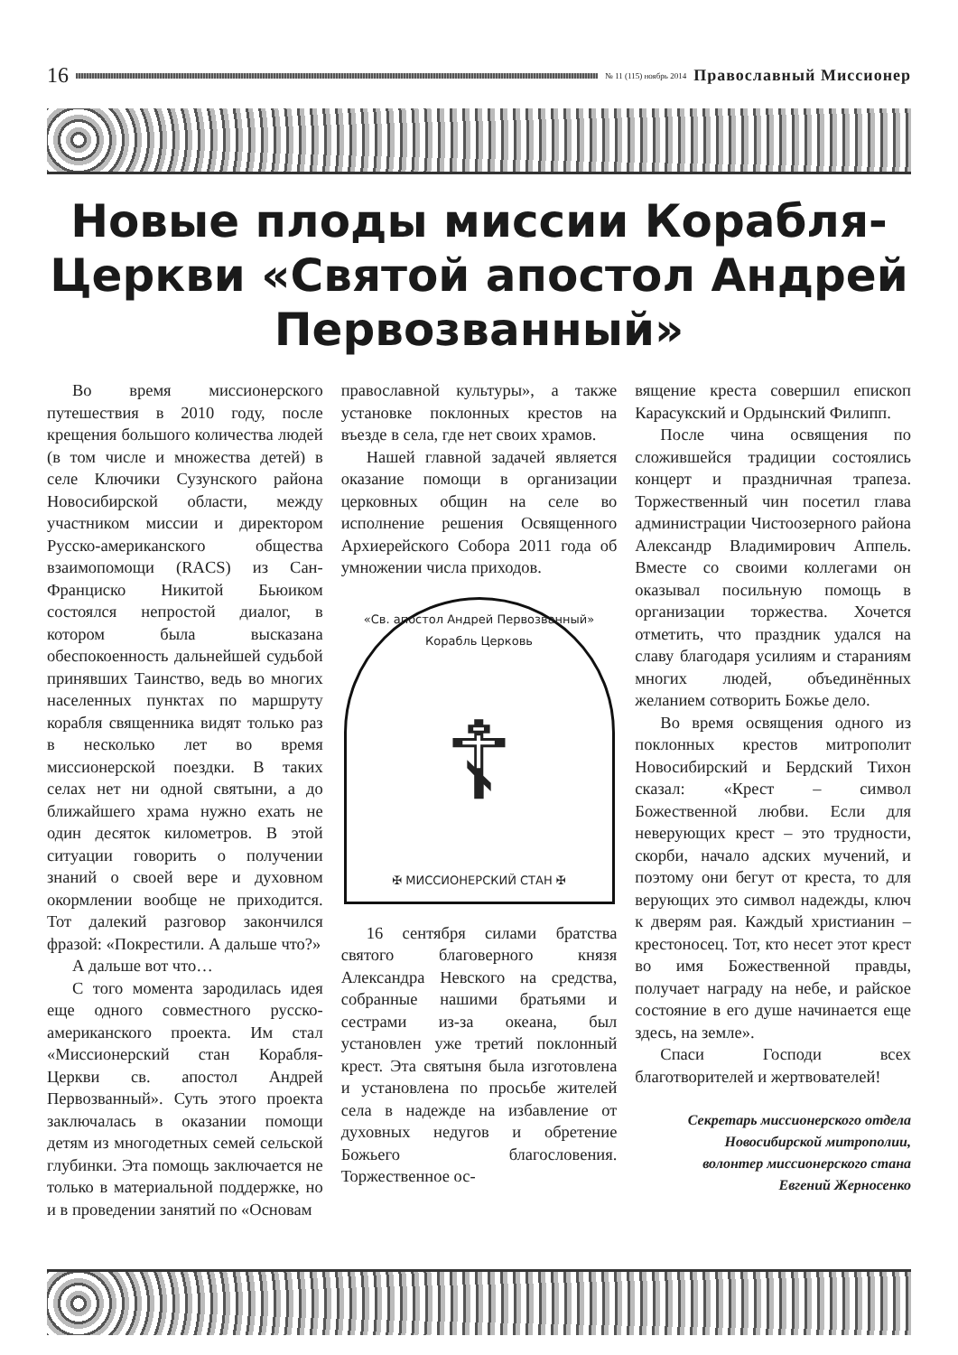16
№ 11 (115) ноябрь 2014 Православный Миссионер
Новые плоды миссии Корабля-Церкви «Святой апостол Андрей Первозванный»
Во время миссионерского путешествия в 2010 году, после крещения большого количества людей (в том числе и множества детей) в селе Ключики Сузунского района Новосибирской области, между участником миссии и директором Русско-американского общества взаимопомощи (RACS) из Сан-Франциско Никитой Бьюиком состоялся непростой диалог, в котором была высказана обеспокоенность дальнейшей судьбой принявших Таинство, ведь во многих населенных пунктах по маршруту корабля священника видят только раз в несколько лет во время миссионерской поездки. В таких селах нет ни одной святыни, а до ближайшего храма нужно ехать не один десяток километров. В этой ситуации говорить о получении знаний о своей вере и духовном окормлении вообще не приходится. Тот далекий разговор закончился фразой: «Покрестили. А дальше что?»
А дальше вот что…
С того момента зародилась идея еще одного совместного русско-американского проекта. Им стал «Миссионерский стан Корабля-Церкви св. апостол Андрей Первозванный». Суть этого проекта заключалась в оказании помощи детям из многодетных семей сельской глубинки. Эта помощь заключается не только в материальной поддержке, но и в проведении занятий по «Основам
православной культуры», а также установке поклонных крестов на въезде в села, где нет своих храмов.
Нашей главной задачей является оказание помощи в организации церковных общин на селе во исполнение решения Освященного Архиерейского Собора 2011 года об умножении числа приходов.
«Св. апостол Андрей Первозванный» Корабль Церковь
☦
✠ МИССИОНЕРСКИЙ СТАН ✠
16 сентября силами братства святого благоверного князя Александра Невского на средства, собранные нашими братьями и сестрами из-за океана, был установлен уже третий поклонный крест. Эта святыня была изготовлена и установлена по просьбе жителей села в надежде на избавление от духовных недугов и обретение Божьего благословения. Торжественное ос-
вящение креста совершил епископ Карасукский и Ордынский Филипп.
После чина освящения по сложившейся традиции состоялись концерт и праздничная трапеза. Торжественный чин посетил глава администрации Чистоозерного района Александр Владимирович Аппель. Вместе со своими коллегами он оказывал посильную помощь в организации торжества. Хочется отметить, что праздник удался на славу благодаря усилиям и стараниям многих людей, объединённых желанием сотворить Божье дело.
Во время освящения одного из поклонных крестов митрополит Новосибирский и Бердский Тихон сказал: «Крест – символ Божественной любви. Если для неверующих крест – это трудности, скорби, начало адских мучений, и поэтому они бегут от креста, то для верующих это символ надежды, ключ к дверям рая. Каждый христианин – крестоносец. Тот, кто несет этот крест во имя Божественной правды, получает награду на небе, и райское состояние в его душе начинается еще здесь, на земле».
Спаси Господи всех благотворителей и жертвователей!
Секретарь миссионерского отдела
Новосибирской митрополии,
волонтер миссионерского стана
Евгений Жерносенко